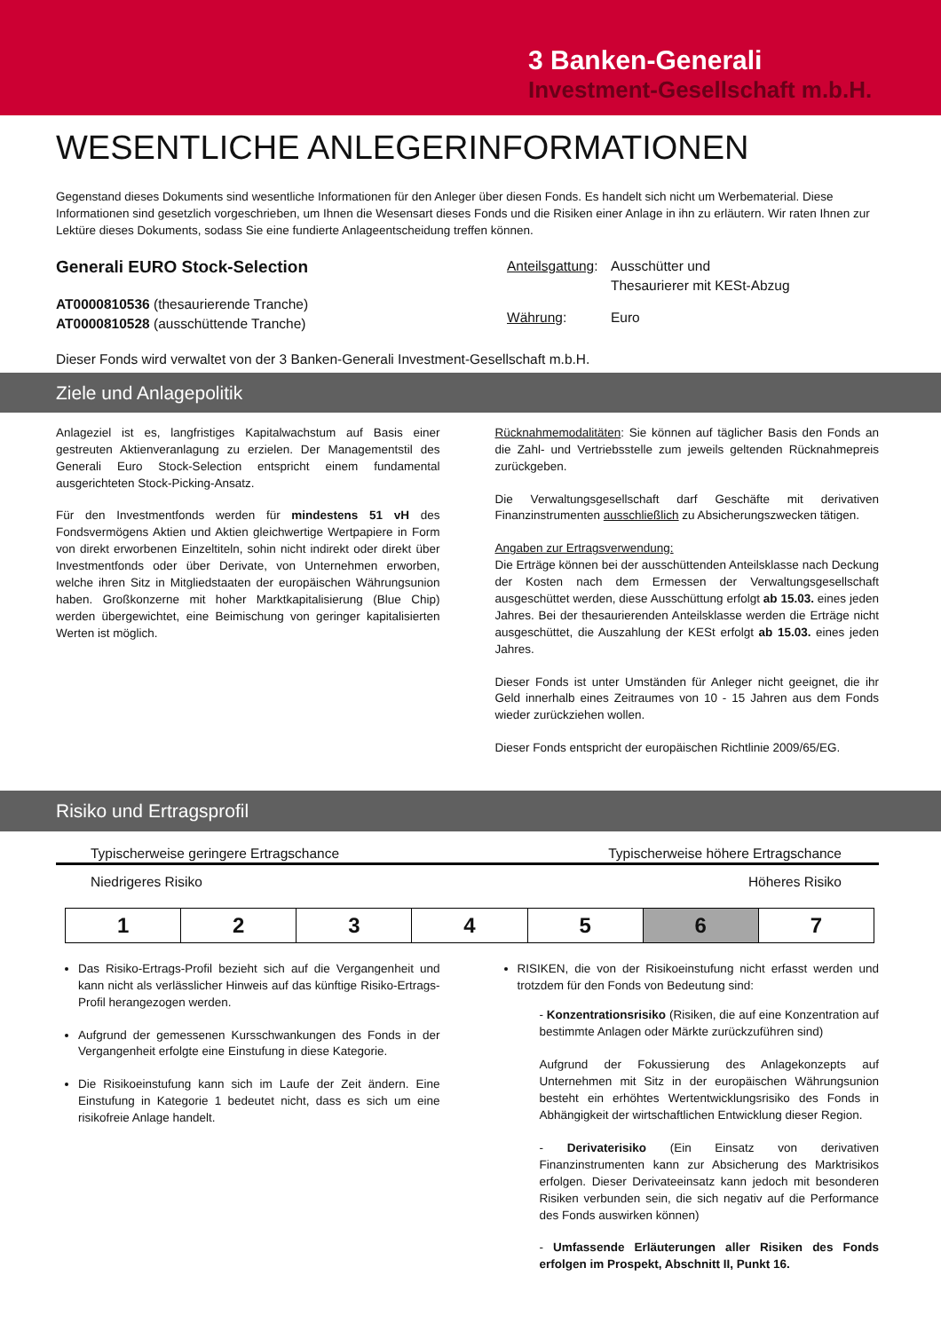3 Banken-Generali
Investment-Gesellschaft m.b.H.
WESENTLICHE ANLEGERINFORMATIONEN
Gegenstand dieses Dokuments sind wesentliche Informationen für den Anleger über diesen Fonds. Es handelt sich nicht um Werbematerial. Diese Informationen sind gesetzlich vorgeschrieben, um Ihnen die Wesensart dieses Fonds und die Risiken einer Anlage in ihn zu erläutern. Wir raten Ihnen zur Lektüre dieses Dokuments, sodass Sie eine fundierte Anlageentscheidung treffen können.
Generali EURO Stock-Selection
AT0000810536 (thesaurierende Tranche)
AT0000810528 (ausschüttende Tranche)
| Anteilsgattung : | Ausschütter und Thesaurierer mit KESt-Abzug |
| Währung : | Euro |
Dieser Fonds wird verwaltet von der 3 Banken-Generali Investment-Gesellschaft m.b.H.
Ziele und Anlagepolitik
Anlageziel ist es, langfristiges Kapitalwachstum auf Basis einer gestreuten Aktienveranlagung zu erzielen. Der Managementstil des Generali Euro Stock-Selection entspricht einem fundamental ausgerichteten Stock-Picking-Ansatz.
Für den Investmentfonds werden für mindestens 51 vH des Fondsvermögens Aktien und Aktien gleichwertige Wertpapiere in Form von direkt erworbenen Einzeltiteln, sohin nicht indirekt oder direkt über Investmentfonds oder über Derivate, von Unternehmen erworben, welche ihren Sitz in Mitgliedstaaten der europäischen Währungsunion haben. Großkonzerne mit hoher Marktkapitalisierung (Blue Chip) werden übergewichtet, eine Beimischung von geringer kapitalisierten Werten ist möglich.
Rücknahmemodalitäten: Sie können auf täglicher Basis den Fonds an die Zahl- und Vertriebsstelle zum jeweils geltenden Rücknahmepreis zurückgeben.
Die Verwaltungsgesellschaft darf Geschäfte mit derivativen Finanzinstrumenten ausschließlich zu Absicherungszwecken tätigen.
Angaben zur Ertragsverwendung:
Die Erträge können bei der ausschüttenden Anteilsklasse nach Deckung der Kosten nach dem Ermessen der Verwaltungsgesellschaft ausgeschüttet werden, diese Ausschüttung erfolgt ab 15.03. eines jeden Jahres. Bei der thesaurierenden Anteilsklasse werden die Erträge nicht ausgeschüttet, die Auszahlung der KESt erfolgt ab 15.03. eines jeden Jahres.
Dieser Fonds ist unter Umständen für Anleger nicht geeignet, die ihr Geld innerhalb eines Zeitraumes von 10 - 15 Jahren aus dem Fonds wieder zurückziehen wollen.
Dieser Fonds entspricht der europäischen Richtlinie 2009/65/EG.
Risiko und Ertragsprofil
Typischerweise geringere Ertragschance Typischerweise höhere Ertragschance
Niedrigeres Risiko Höheres Risiko
| 1 | 2 | 3 | 4 | 5 | 6 | 7 |
Das Risiko-Ertrags-Profil bezieht sich auf die Vergangenheit und kann nicht als verlässlicher Hinweis auf das künftige Risiko-Ertrags-Profil herangezogen werden.
Aufgrund der gemessenen Kursschwankungen des Fonds in der Vergangenheit erfolgte eine Einstufung in diese Kategorie.
Die Risikoeinstufung kann sich im Laufe der Zeit ändern. Eine Einstufung in Kategorie 1 bedeutet nicht, dass es sich um eine risikofreie Anlage handelt.
RISIKEN, die von der Risikoeinstufung nicht erfasst werden und trotzdem für den Fonds von Bedeutung sind:
- Konzentrationsrisiko (Risiken, die auf eine Konzentration auf bestimmte Anlagen oder Märkte zurückzuführen sind)
Aufgrund der Fokussierung des Anlagekonzepts auf Unternehmen mit Sitz in der europäischen Währungsunion besteht ein erhöhtes Wertentwicklungsrisiko des Fonds in Abhängigkeit der wirtschaftlichen Entwicklung dieser Region.
- Derivaterisiko (Ein Einsatz von derivativen Finanzinstrumenten kann zur Absicherung des Marktrisikos erfolgen. Dieser Derivateeinsatz kann jedoch mit besonderen Risiken verbunden sein, die sich negativ auf die Performance des Fonds auswirken können)
- Umfassende Erläuterungen aller Risiken des Fonds erfolgen im Prospekt, Abschnitt II, Punkt 16.